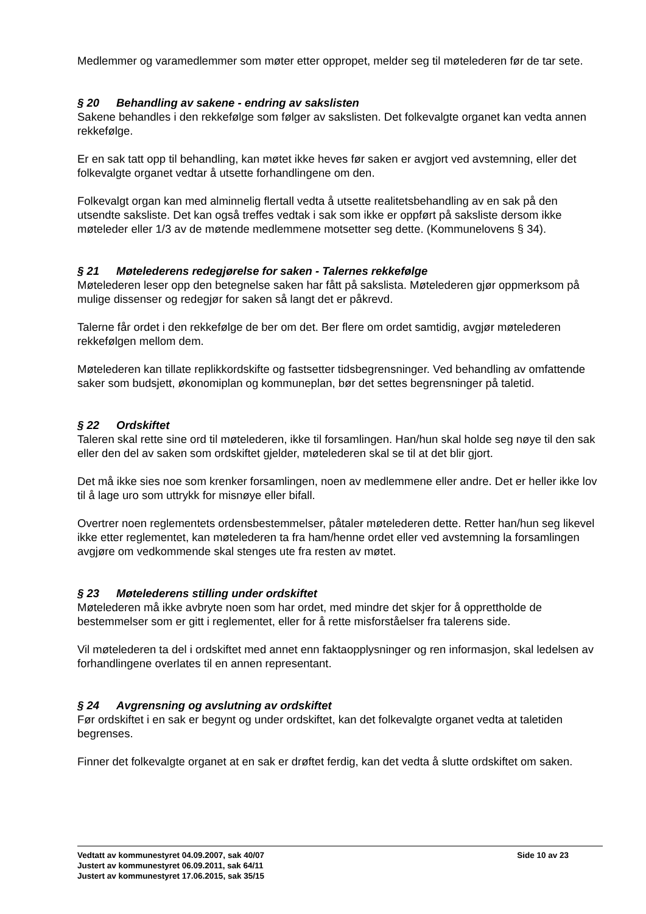Medlemmer og varamedlemmer som møter etter oppropet, melder seg til møtelederen før de tar sete.
§ 20 Behandling av sakene - endring av sakslisten
Sakene behandles i den rekkefølge som følger av sakslisten. Det folkevalgte organet kan vedta annen rekkefølge.
Er en sak tatt opp til behandling, kan møtet ikke heves før saken er avgjort ved avstemning, eller det folkevalgte organet vedtar å utsette forhandlingene om den.
Folkevalgt organ kan med alminnelig flertall vedta å utsette realitetsbehandling av en sak på den utsendte saksliste. Det kan også treffes vedtak i sak som ikke er oppført på saksliste dersom ikke møteleder eller 1/3 av de møtende medlemmene motsetter seg dette. (Kommunelovens § 34).
§ 21 Møtelederens redegjørelse for saken - Talernes rekkefølge
Møtelederen leser opp den betegnelse saken har fått på sakslista. Møtelederen gjør oppmerksom på mulige dissenser og redegjør for saken så langt det er påkrevd.
Talerne får ordet i den rekkefølge de ber om det. Ber flere om ordet samtidig, avgjør møtelederen rekkefølgen mellom dem.
Møtelederen kan tillate replikkordskifte og fastsetter tidsbegrensninger. Ved behandling av omfattende saker som budsjett, økonomiplan og kommuneplan, bør det settes begrensninger på taletid.
§ 22 Ordskiftet
Taleren skal rette sine ord til møtelederen, ikke til forsamlingen. Han/hun skal holde seg nøye til den sak eller den del av saken som ordskiftet gjelder, møtelederen skal se til at det blir gjort.
Det må ikke sies noe som krenker forsamlingen, noen av medlemmene eller andre. Det er heller ikke lov til å lage uro som uttrykk for misnøye eller bifall.
Overtrer noen reglementets ordensbestemmelser, påtaler møtelederen dette. Retter han/hun seg likevel ikke etter reglementet, kan møtelederen ta fra ham/henne ordet eller ved avstemning la forsamlingen avgjøre om vedkommende skal stenges ute fra resten av møtet.
§ 23 Møtelederens stilling under ordskiftet
Møtelederen må ikke avbryte noen som har ordet, med mindre det skjer for å opprettholde de bestemmelser som er gitt i reglementet, eller for å rette misforståelser fra talerens side.
Vil møtelederen ta del i ordskiftet med annet enn faktaopplysninger og ren informasjon, skal ledelsen av forhandlingene overlates til en annen representant.
§ 24 Avgrensning og avslutning av ordskiftet
Før ordskiftet i en sak er begynt og under ordskiftet, kan det folkevalgte organet vedta at taletiden begrenses.
Finner det folkevalgte organet at en sak er drøftet ferdig, kan det vedta å slutte ordskiftet om saken.
Vedtatt av kommunestyret 04.09.2007, sak 40/07 Side 10 av 23
Justert av kommunestyret 06.09.2011, sak 64/11
Justert av kommunestyret 17.06.2015, sak 35/15